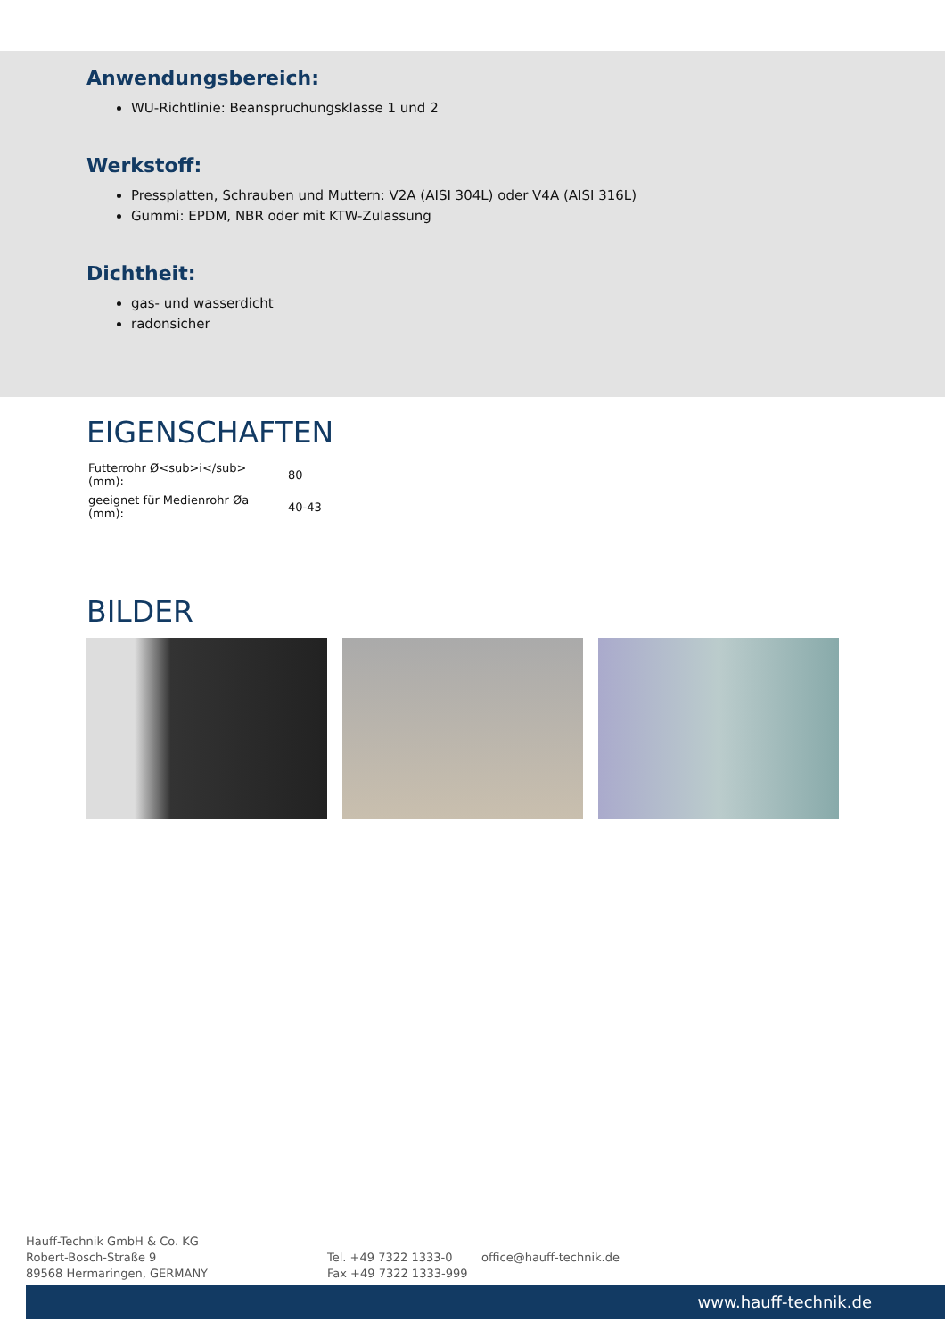Anwendungsbereich:
WU-Richtlinie: Beanspruchungsklasse 1 und 2
Werkstoff:
Pressplatten, Schrauben und Muttern: V2A (AISI 304L) oder V4A (AISI 316L)
Gummi: EPDM, NBR oder mit KTW-Zulassung
Dichtheit:
gas- und wasserdicht
radonsicher
EIGENSCHAFTEN
| Futterrohr Ø<sub>i</sub> (mm): | 80 |
| geeignet für Medienrohr Øa (mm): | 40-43 |
BILDER
Hauff-Technik GmbH & Co. KG
Robert-Bosch-Straße 9
89568 Hermaringen, GERMANY
Tel. +49 7322 1333-0
Fax +49 7322 1333-999
office@hauff-technik.de
www.hauff-technik.de